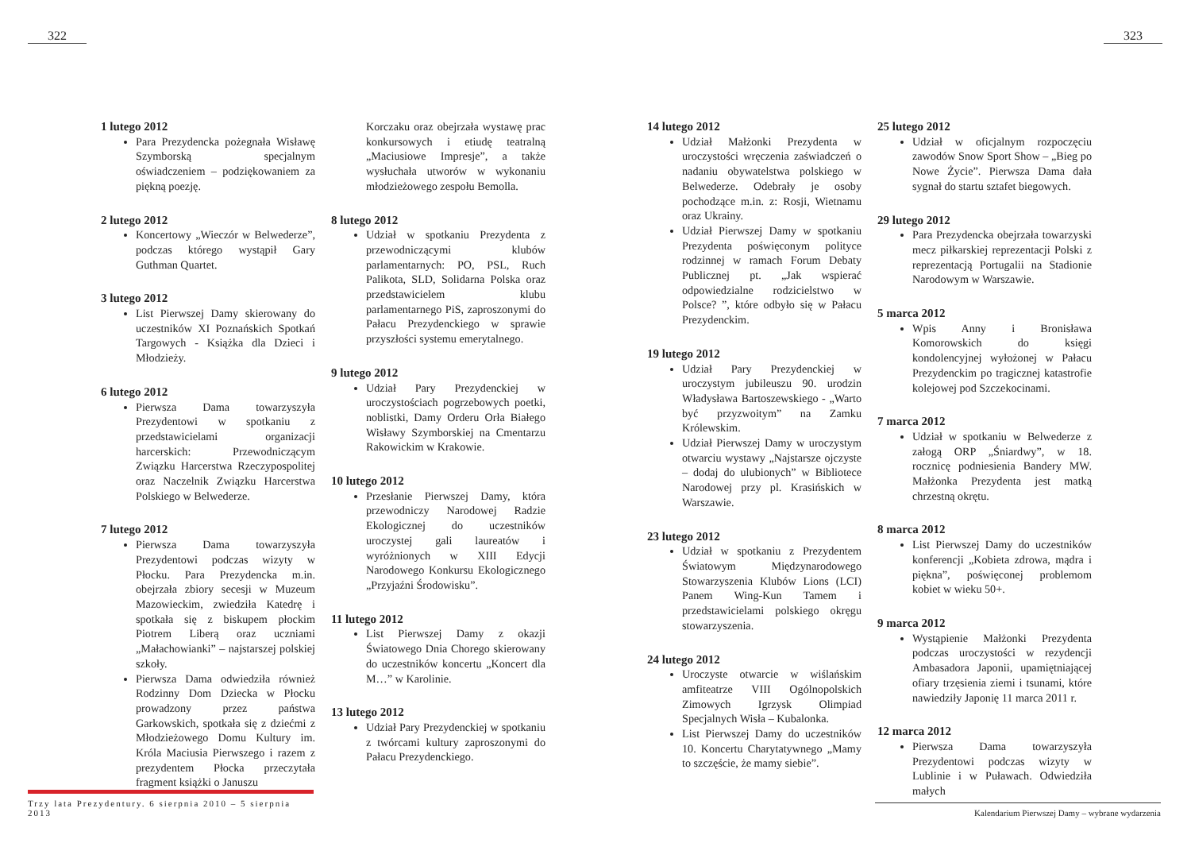322
1 lutego 2012
Para Prezydencka pożegnała Wisławę Szymborską specjalnym oświadczeniem – podziękowaniem za piękną poezję.
2 lutego 2012
Koncertowy „Wieczór w Belwederze”, podczas którego wystąpił Gary Guthman Quartet.
3 lutego 2012
List Pierwszej Damy skierowany do uczestników XI Poznańskich Spotkań Targowych - Książka dla Dzieci i Młodzieży.
6 lutego 2012
Pierwsza Dama towarzyszyła Prezydentowi w spotkaniu z przedstawicielami organizacji harcerskich: Przewodniczącym Związku Harcerstwa Rzeczypospolitej oraz Naczelnik Związku Harcerstwa Polskiego w Belwederze.
7 lutego 2012
Pierwsza Dama towarzyszyła Prezydentowi podczas wizyty w Płocku. Para Prezydencka m.in. obejrzała zbiory secesji w Muzeum Mazowieckim, zwiedziła Katedrę i spotkała się z biskupem płockim Piotrem Liberą oraz uczniami „Małachowianki” – najstarszej polskiej szkoły.
Pierwsza Dama odwiedziła również Rodzinny Dom Dziecka w Płocku prowadzony przez państwa Garkowskich, spotkała się z dziećmi z Młodzieżowego Domu Kultury im. Króla Maciusia Pierwszego i razem z prezydentem Płocka przeczytała fragment książki o Januszu
Korczaku oraz obejrzała wystawę prac konkursowych i etiudę teatralną „Maciusiowe Impresje”, a także wysłuchała utworów w wykonaniu młodzieżowego zespołu Bemolla.
8 lutego 2012
Udział w spotkaniu Prezydenta z przewodniczącymi klubów parlamentarnych: PO, PSL, Ruch Palikota, SLD, Solidarna Polska oraz przedstawicielem klubu parlamentarnego PiS, zaproszonymi do Pałacu Prezydenckiego w sprawie przyszłości systemu emerytalnego.
9 lutego 2012
Udział Pary Prezydenckiej w uroczystościach pogrzebowych poetki, noblistki, Damy Orderu Orła Białego Wisławy Szymborskiej na Cmentarzu Rakowickim w Krakowie.
10 lutego 2012
Przesłanie Pierwszej Damy, która przewodniczy Narodowej Radzie Ekologicznej do uczestników uroczystej gali laureatów i wyróżnionych w XIII Edycji Narodowego Konkursu Ekologicznego „Przyjaźni Środowisku”.
11 lutego 2012
List Pierwszej Damy z okazji Światowego Dnia Chorego skierowany do uczestników koncertu „Koncert dla M…” w Karolinie.
13 lutego 2012
Udział Pary Prezydenckiej w spotkaniu z twórcami kultury zaproszonymi do Pałacu Prezydenckiego.
Trzy lata Prezydentury. 6 sierpnia 2010 – 5 sierpnia 2013
323
14 lutego 2012
Udział Małżonki Prezydenta w uroczystości wręczenia zaświadczeń o nadaniu obywatelstwa polskiego w Belwederze. Odebrały je osoby pochodzące m.in. z: Rosji, Wietnamu oraz Ukrainy.
Udział Pierwszej Damy w spotkaniu Prezydenta poświęconym polityce rodzinnej w ramach Forum Debaty Publicznej pt. „Jak wspierać odpowiedzialne rodzicielstwo w Polsce? ”, które odbyło się w Pałacu Prezydenckim.
19 lutego 2012
Udział Pary Prezydenckiej w uroczystym jubileuszu 90. urodzin Władysława Bartoszewskiego - „Warto być przyzwoitym” na Zamku Królewskim.
Udział Pierwszej Damy w uroczystym otwarciu wystawy „Najstarsze ojczyste – dodaj do ulubionych” w Bibliotece Narodowej przy pl. Krasińskich w Warszawie.
23 lutego 2012
Udział w spotkaniu z Prezydentem Światowym Międzynarodowego Stowarzyszenia Klubów Lions (LCI) Panem Wing-Kun Tamem i przedstawicielami polskiego okręgu stowarzyszenia.
24 lutego 2012
Uroczyste otwarcie w wiślańskim amfiteatrze VIII Ogólnopolskich Zimowych Igrzysk Olimpiad Specjalnych Wisła – Kubalonka.
List Pierwszej Damy do uczestników 10. Koncertu Charytatywnego „Mamy to szczęście, że mamy siebie”.
25 lutego 2012
Udział w oficjalnym rozpoczęciu zawodów Snow Sport Show – „Bieg po Nowe Życie”. Pierwsza Dama dała sygnał do startu sztafet biegowych.
29 lutego 2012
Para Prezydencka obejrzała towarzyski mecz piłkarskiej reprezentacji Polski z reprezentacją Portugalii na Stadionie Narodowym w Warszawie.
5 marca 2012
Wpis Anny i Bronisława Komorowskich do księgi kondolencyjnej wyłożonej w Pałacu Prezydenckim po tragicznej katastrofie kolejowej pod Szczekocinami.
7 marca 2012
Udział w spotkaniu w Belwederze z załogą ORP „Śniardwy”, w 18. rocznicę podniesienia Bandery MW. Małżonka Prezydenta jest matką chrzestną okrętu.
8 marca 2012
List Pierwszej Damy do uczestników konferencji „Kobieta zdrowa, mądra i piękna”, poświęconej problemom kobiet w wieku 50+.
9 marca 2012
Wystąpienie Małżonki Prezydenta podczas uroczystości w rezydencji Ambasadora Japonii, upamiętniającej ofiary trzęsienia ziemi i tsunami, które nawiedziły Japonię 11 marca 2011 r.
12 marca 2012
Pierwsza Dama towarzyszyła Prezydentowi podczas wizyty w Lublinie i w Puławach. Odwiedziła małych
Kalendarium Pierwszej Damy – wybrane wydarzenia